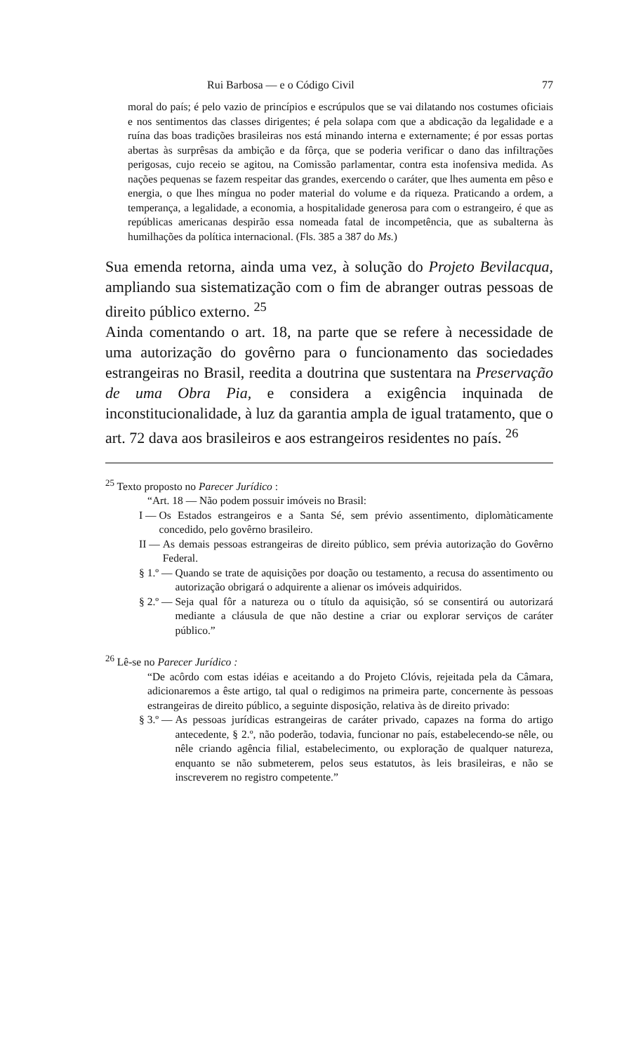Rui Barbosa — e o Código Civil 77
moral do país; é pelo vazio de princípios e escrúpulos que se vai dilatando nos costumes oficiais e nos sentimentos das classes dirigentes; é pela solapa com que a abdicação da legalidade e a ruína das boas tradições brasileiras nos está minando interna e externamente; é por essas portas abertas às surprêsas da ambição e da fôrça, que se poderia verificar o dano das infiltrações perigosas, cujo receio se agitou, na Comissão parlamentar, contra esta inofensiva medida. As nações pequenas se fazem respeitar das grandes, exercendo o caráter, que lhes aumenta em pêso e energia, o que lhes míngua no poder material do volume e da riqueza. Praticando a ordem, a temperança, a legalidade, a economia, a hospitalidade generosa para com o estrangeiro, é que as repúblicas americanas despirão essa nomeada fatal de incompetência, que as subalterna às humilhações da política internacional. (Fls. 385 a 387 do Ms.)
Sua emenda retorna, ainda uma vez, à solução do Projeto Bevilacqua, ampliando sua sistematização com o fim de abranger outras pessoas de direito público externo. <sup>25</sup>
Ainda comentando o art. 18, na parte que se refere à necessidade de uma autorização do govêrno para o funcionamento das sociedades estrangeiras no Brasil, reedita a doutrina que sustentara na Preservação de uma Obra Pia, e considera a exigência inquinada de inconstitucionalidade, à luz da garantia ampla de igual tratamento, que o art. 72 dava aos brasileiros e aos estrangeiros residentes no país. <sup>26</sup>
<sup>25</sup> Texto proposto no Parecer Jurídico :
“Art. 18 — Não podem possuir imóveis no Brasil:
I — Os Estados estrangeiros e a Santa Sé, sem prévio assentimento, diplomàticamente concedido, pelo govêrno brasileiro.
II — As demais pessoas estrangeiras de direito público, sem prévia autorização do Govêrno Federal.
§ 1.º — Quando se trate de aquisições por doação ou testamento, a recusa do assentimento ou autorização obrigará o adquirente a alienar os imóveis adquiridos.
§ 2.º — Seja qual fôr a natureza ou o título da aquisição, só se consentirá ou autorizará mediante a cláusula de que não destine a criar ou explorar serviços de caráter público.”
<sup>26</sup> Lê-se no Parecer Jurídico :
“De acôrdo com estas idéias e aceitando a do Projeto Clóvis, rejeitada pela da Câmara, adicionaremos a êste artigo, tal qual o redigimos na primeira parte, concernente às pessoas estrangeiras de direito público, a seguinte disposição, relativa às de direito privado:
§ 3.º — As pessoas jurídicas estrangeiras de caráter privado, capazes na forma do artigo antecedente, § 2.º, não poderão, todavia, funcionar no país, estabelecendo-se nêle, ou nêle criando agência filial, estabelecimento, ou exploração de qualquer natureza, enquanto se não submeterem, pelos seus estatutos, às leis brasileiras, e não se inscreverem no registro competente.”